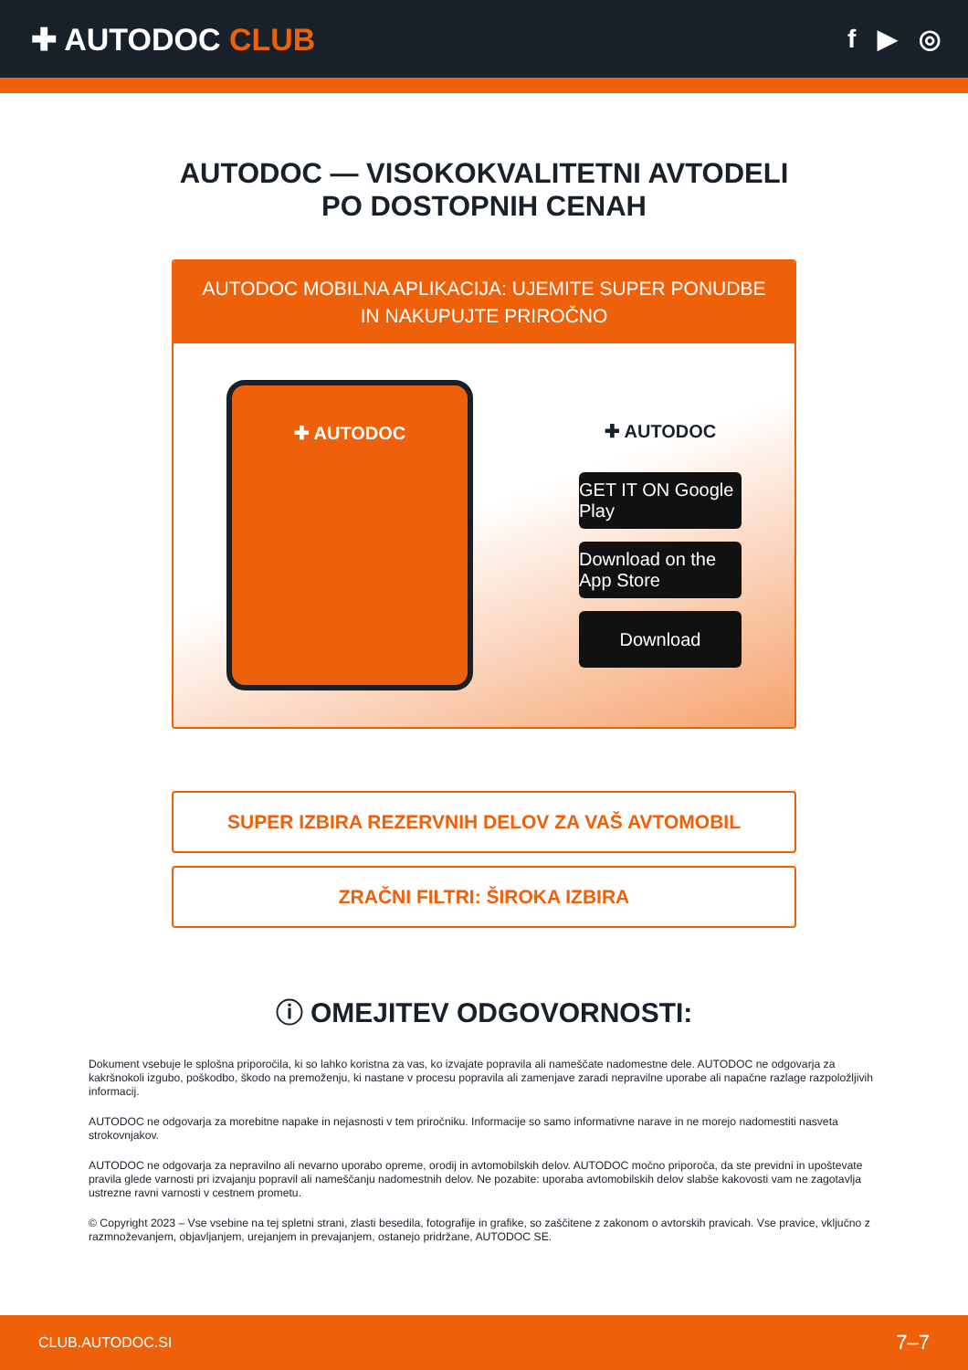✚ AUTODOC CLUB
f ▶ ◎
AUTODOC — VISOKOKVALITETNI AVTODELI PO DOSTOPNIH CENAH
AUTODOC MOBILNA APLIKACIJA: UJEMITE SUPER PONUDBE IN NAKUPUJTE PRIROČNO
✚ AUTODOC
✚ AUTODOC
GET IT ON Google Play
Download on the App Store
Download
SUPER IZBIRA REZERVNIH DELOV ZA VAŠ AVTOMOBIL
ZRAČNI FILTRI: ŠIROKA IZBIRA
ⓘ OMEJITEV ODGOVORNOSTI:
Dokument vsebuje le splošna priporočila, ki so lahko koristna za vas, ko izvajate popravila ali nameščate nadomestne dele. AUTODOC ne odgovarja za kakršnokoli izgubo, poškodbo, škodo na premoženju, ki nastane v procesu popravila ali zamenjave zaradi nepravilne uporabe ali napačne razlage razpoložljivih informacij.
AUTODOC ne odgovarja za morebitne napake in nejasnosti v tem priročniku. Informacije so samo informativne narave in ne morejo nadomestiti nasveta strokovnjakov.
AUTODOC ne odgovarja za nepravilno ali nevarno uporabo opreme, orodij in avtomobilskih delov. AUTODOC močno priporoča, da ste previdni in upoštevate pravila glede varnosti pri izvajanju popravil ali nameščanju nadomestnih delov. Ne pozabite: uporaba avtomobilskih delov slabše kakovosti vam ne zagotavlja ustrezne ravni varnosti v cestnem prometu.
© Copyright 2023 – Vse vsebine na tej spletni strani, zlasti besedila, fotografije in grafike, so zaščitene z zakonom o avtorskih pravicah. Vse pravice, vključno z razmnoževanjem, objavljanjem, urejanjem in prevajanjem, ostanejo pridržane, AUTODOC SE.
CLUB.AUTODOC.SI 7–7